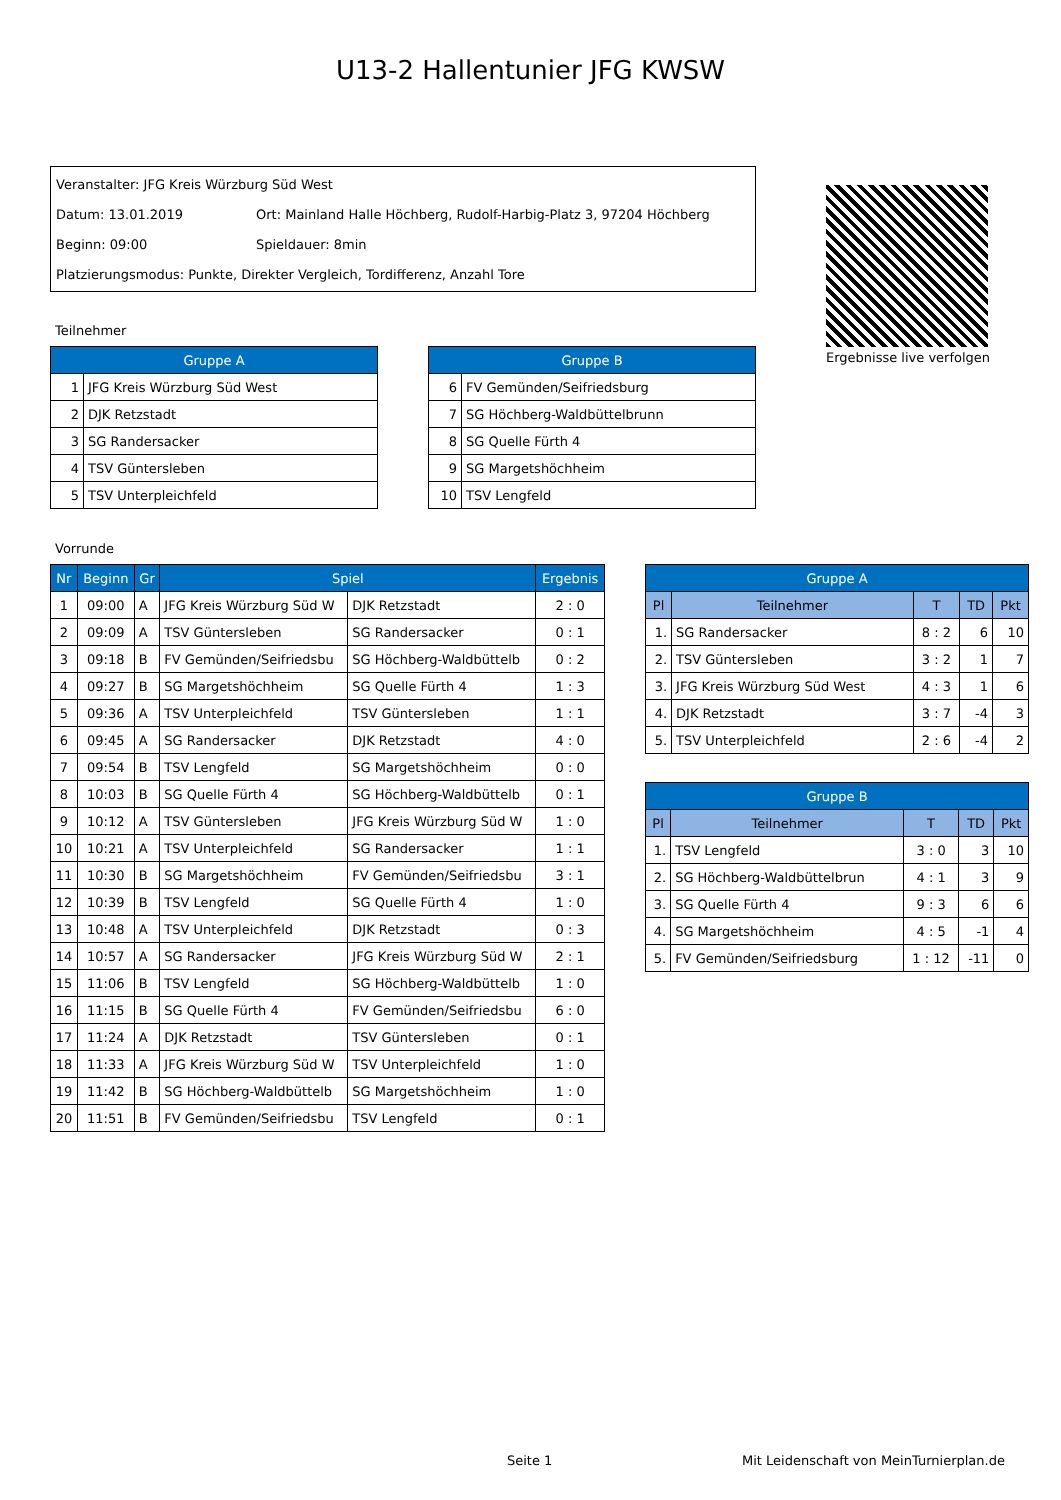U13-2 Hallentunier JFG KWSW
Veranstalter: JFG Kreis Würzburg Süd West
Datum: 13.01.2019 Ort: Mainland Halle Höchberg, Rudolf-Harbig-Platz 3, 97204 Höchberg
Beginn: 09:00 Spieldauer: 8min
Platzierungsmodus: Punkte, Direkter Vergleich, Tordifferenz, Anzahl Tore
Ergebnisse live verfolgen
Teilnehmer
| Gruppe A | |
| --- | --- |
| 1 | JFG Kreis Würzburg Süd West |
| 2 | DJK Retzstadt |
| 3 | SG Randersacker |
| 4 | TSV Güntersleben |
| 5 | TSV Unterpleichfeld |
| Gruppe B | |
| --- | --- |
| 6 | FV Gemünden/Seifriedsburg |
| 7 | SG Höchberg-Waldbüttelbrunn |
| 8 | SG Quelle Fürth 4 |
| 9 | SG Margetshöchheim |
| 10 | TSV Lengfeld |
Vorrunde
| Nr | Beginn | Gr | Spiel | | Ergebnis |
| --- | --- | --- | --- | --- | --- |
| 1 | 09:00 | A | JFG Kreis Würzburg Süd W | DJK Retzstadt | 2 : 0 |
| 2 | 09:09 | A | TSV Güntersleben | SG Randersacker | 0 : 1 |
| 3 | 09:18 | B | FV Gemünden/Seifriedsbu | SG Höchberg-Waldbüttelb | 0 : 2 |
| 4 | 09:27 | B | SG Margetshöchheim | SG Quelle Fürth 4 | 1 : 3 |
| 5 | 09:36 | A | TSV Unterpleichfeld | TSV Güntersleben | 1 : 1 |
| 6 | 09:45 | A | SG Randersacker | DJK Retzstadt | 4 : 0 |
| 7 | 09:54 | B | TSV Lengfeld | SG Margetshöchheim | 0 : 0 |
| 8 | 10:03 | B | SG Quelle Fürth 4 | SG Höchberg-Waldbüttelb | 0 : 1 |
| 9 | 10:12 | A | TSV Güntersleben | JFG Kreis Würzburg Süd W | 1 : 0 |
| 10 | 10:21 | A | TSV Unterpleichfeld | SG Randersacker | 1 : 1 |
| 11 | 10:30 | B | SG Margetshöchheim | FV Gemünden/Seifriedsbu | 3 : 1 |
| 12 | 10:39 | B | TSV Lengfeld | SG Quelle Fürth 4 | 1 : 0 |
| 13 | 10:48 | A | TSV Unterpleichfeld | DJK Retzstadt | 0 : 3 |
| 14 | 10:57 | A | SG Randersacker | JFG Kreis Würzburg Süd W | 2 : 1 |
| 15 | 11:06 | B | TSV Lengfeld | SG Höchberg-Waldbüttelb | 1 : 0 |
| 16 | 11:15 | B | SG Quelle Fürth 4 | FV Gemünden/Seifriedsbu | 6 : 0 |
| 17 | 11:24 | A | DJK Retzstadt | TSV Güntersleben | 0 : 1 |
| 18 | 11:33 | A | JFG Kreis Würzburg Süd W | TSV Unterpleichfeld | 1 : 0 |
| 19 | 11:42 | B | SG Höchberg-Waldbüttelb | SG Margetshöchheim | 1 : 0 |
| 20 | 11:51 | B | FV Gemünden/Seifriedsbu | TSV Lengfeld | 0 : 1 |
| Gruppe A | | | | |
| --- | --- | --- | --- | --- |
| Pl | Teilnehmer | T | TD | Pkt |
| 1. | SG Randersacker | 8 : 2 | 6 | 10 |
| 2. | TSV Güntersleben | 3 : 2 | 1 | 7 |
| 3. | JFG Kreis Würzburg Süd West | 4 : 3 | 1 | 6 |
| 4. | DJK Retzstadt | 3 : 7 | -4 | 3 |
| 5. | TSV Unterpleichfeld | 2 : 6 | -4 | 2 |
| Gruppe B | | | | |
| --- | --- | --- | --- | --- |
| Pl | Teilnehmer | T | TD | Pkt |
| 1. | TSV Lengfeld | 3 : 0 | 3 | 10 |
| 2. | SG Höchberg-Waldbüttelbrun | 4 : 1 | 3 | 9 |
| 3. | SG Quelle Fürth 4 | 9 : 3 | 6 | 6 |
| 4. | SG Margetshöchheim | 4 : 5 | -1 | 4 |
| 5. | FV Gemünden/Seifriedsburg | 1 : 12 | -11 | 0 |
Seite 1
Mit Leidenschaft von MeinTurnierplan.de